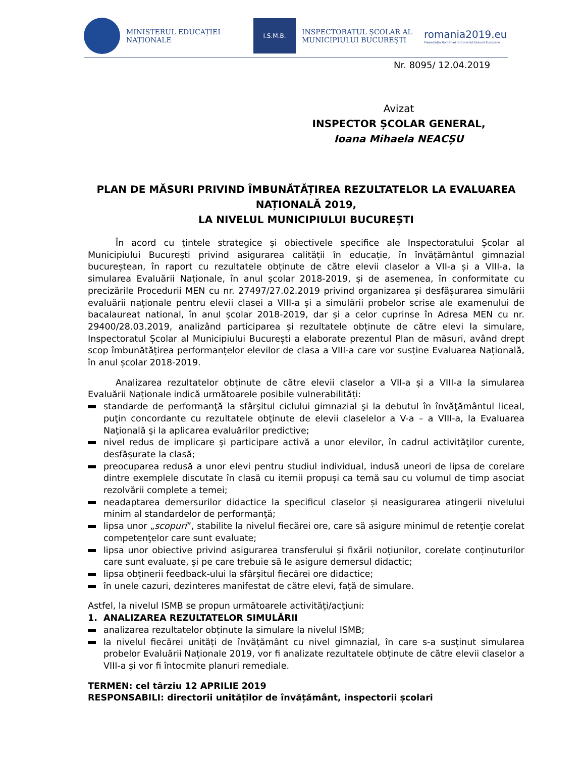MINISTERUL EDUCAȚIEI NAȚIONALE
I.S.M.B.
INSPECTORATUL ȘCOLAR AL MUNICIPIULUI BUCUREȘTI
romania2019.eu
Președinția României la Consiliul Uniunii Europene
Nr. 8095/ 12.04.2019
Avizat
INSPECTOR ȘCOLAR GENERAL,
Ioana Mihaela NEACȘU
PLAN DE MĂSURI PRIVIND ÎMBUNĂTĂȚIREA REZULTATELOR LA EVALUAREA NAȚIONALĂ 2019,
LA NIVELUL MUNICIPIULUI BUCUREȘTI
În acord cu țintele strategice și obiectivele specifice ale Inspectoratului Școlar al Municipiului București privind asigurarea calității în educație, în învățământul gimnazial bucureștean, în raport cu rezultatele obținute de către elevii claselor a VII-a și a VIII-a, la simularea Evaluării Naționale, în anul școlar 2018-2019, și de asemenea, în conformitate cu precizările Procedurii MEN cu nr. 27497/27.02.2019 privind organizarea și desfășurarea simulării evaluării naționale pentru elevii clasei a VIII-a și a simulării probelor scrise ale examenului de bacalaureat national, în anul școlar 2018-2019, dar și a celor cuprinse în Adresa MEN cu nr. 29400/28.03.2019, analizând participarea și rezultatele obținute de către elevi la simulare, Inspectoratul Școlar al Municipiului București a elaborate prezentul Plan de măsuri, având drept scop îmbunătățirea performanțelor elevilor de clasa a VIII-a care vor susține Evaluarea Națională, în anul școlar 2018-2019.
Analizarea rezultatelor obținute de către elevii claselor a VII-a și a VIII-a la simularea Evaluării Naționale indică următoarele posibile vulnerabilități:
standarde de performanţă la sfârşitul ciclului gimnazial şi la debutul în învăţământul liceal, puţin concordante cu rezultatele obţinute de elevii claselelor a V-a – a VIII-a, la Evaluarea Naţională şi la aplicarea evaluărilor predictive;
nivel redus de implicare şi participare activă a unor elevilor, în cadrul activităţilor curente, desfășurate la clasă;
preocuparea redusă a unor elevi pentru studiul individual, indusă uneori de lipsa de corelare dintre exemplele discutate în clasă cu itemii propuși ca temă sau cu volumul de timp asociat rezolvării complete a temei;
neadaptarea demersurilor didactice la specificul claselor și neasigurarea atingerii nivelului minim al standardelor de performanţă;
lipsa unor „scopuri”, stabilite la nivelul fiecărei ore, care să asigure minimul de retenţie corelat competenţelor care sunt evaluate;
lipsa unor obiective privind asigurarea transferului și fixării noțiunilor, corelate conținuturilor care sunt evaluate, și pe care trebuie să le asigure demersul didactic;
lipsa obținerii feedback-ului la sfârșitul fiecărei ore didactice;
în unele cazuri, dezinteres manifestat de către elevi, față de simulare.
Astfel, la nivelul ISMB se propun următoarele activităţi/acţiuni:
1. ANALIZAREA REZULTATELOR SIMULĂRII
analizarea rezultatelor obținute la simulare la nivelul ISMB;
la nivelul fiecărei unități de învățământ cu nivel gimnazial, în care s-a susținut simularea probelor Evaluării Naționale 2019, vor fi analizate rezultatele obținute de către elevii claselor a VIII-a și vor fi întocmite planuri remediale.
TERMEN: cel târziu 12 APRILIE 2019
RESPONSABILI: directorii unităților de învățământ, inspectorii școlari